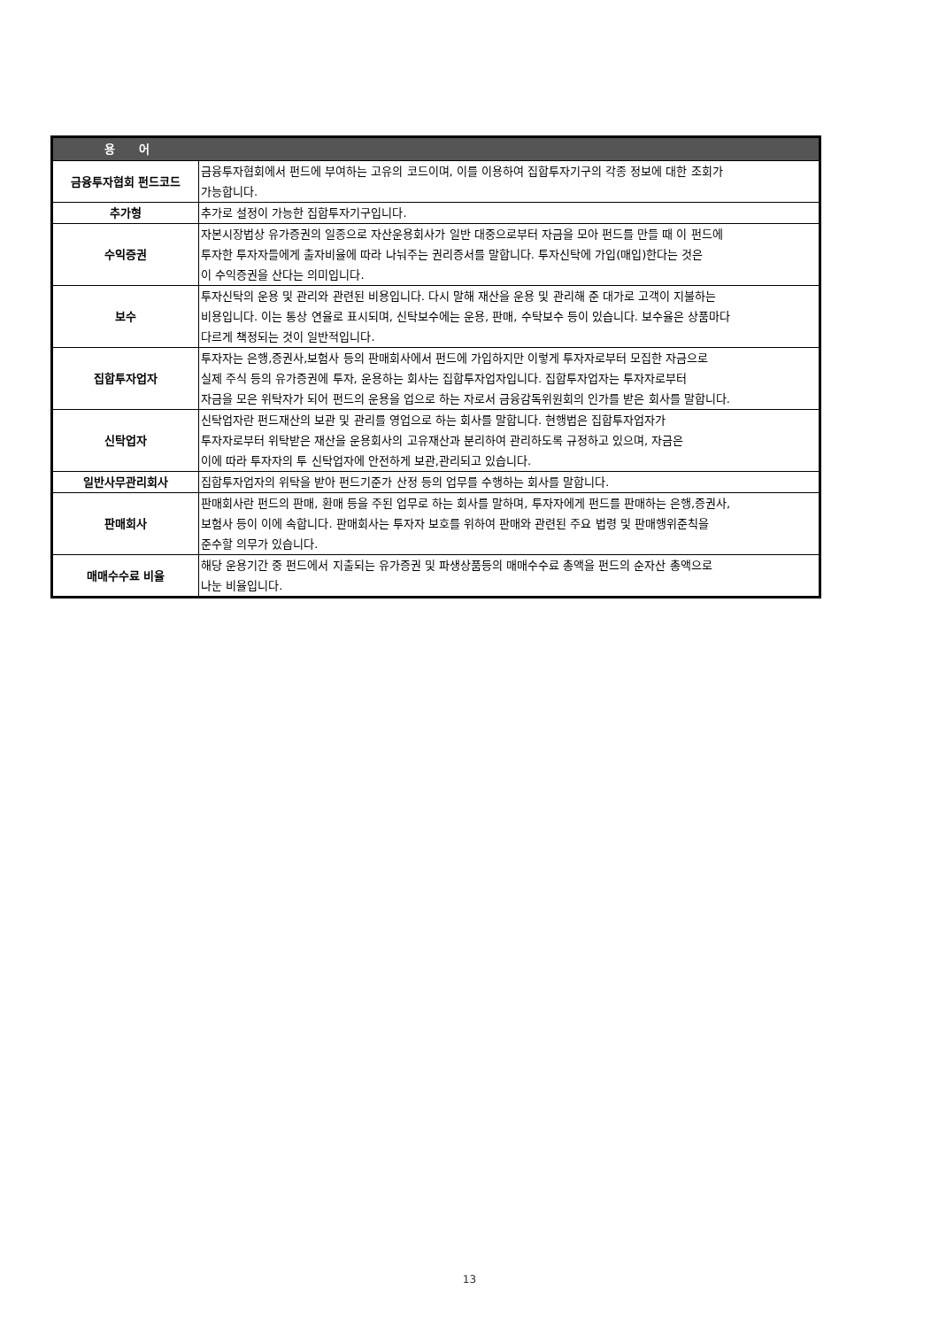| 용 어 | |
| --- | --- |
| 금융투자협회 펀드코드 | 금융투자협회에서 펀드에 부여하는 고유의 코드이며, 이를 이용하여 집합투자기구의 각종 정보에 대한 조회가 가능합니다. |
| 추가형 | 추가로 설정이 가능한 집합투자기구입니다. |
| 수익증권 | 자본시장법상 유가증권의 일종으로 자산운용회사가 일반 대중으로부터 자금을 모아 펀드를 만들 때 이 펀드에 투자한 투자자들에게 출자비율에 따라 나눠주는 권리증서를 말합니다. 투자신탁에 가입(매입)한다는 것은 이 수익증권을 산다는 의미입니다. |
| 보수 | 투자신탁의 운용 및 관리와 관련된 비용입니다. 다시 말해 재산을 운용 및 관리해 준 대가로 고객이 지불하는 비용입니다. 이는 통상 연율로 표시되며, 신탁보수에는 운용, 판매, 수탁보수 등이 있습니다. 보수율은 상품마다 다르게 책정되는 것이 일반적입니다. |
| 집합투자업자 | 투자자는 은행,증권사,보험사 등의 판매회사에서 펀드에 가입하지만 이렇게 투자자로부터 모집한 자금으로 실제 주식 등의 유가증권에 투자, 운용하는 회사는 집합투자업자입니다. 집합투자업자는 투자자로부터 자금을 모은 위탁자가 되어 펀드의 운용을 업으로 하는 자로서 금융감독위원회의 인가를 받은 회사를 말합니다. |
| 신탁업자 | 신탁업자란 펀드재산의 보관 및 관리를 영업으로 하는 회사를 말합니다. 현행법은 집합투자업자가 투자자로부터 위탁받은 재산을 운용회사의 고유재산과 분리하여 관리하도록 규정하고 있으며, 자금은 이에 따라 투자자의 투 신탁업자에 안전하게 보관,관리되고 있습니다. |
| 일반사무관리회사 | 집합투자업자의 위탁을 받아 펀드기준가 산정 등의 업무를 수행하는 회사를 말합니다. |
| 판매회사 | 판매회사란 펀드의 판매, 환매 등을 주된 업무로 하는 회사를 말하며, 투자자에게 펀드를 판매하는 은행,증권사, 보험사 등이 이에 속합니다. 판매회사는 투자자 보호를 위하여 판매와 관련된 주요 법령 및 판매행위준칙을 준수할 의무가 있습니다. |
| 매매수수료 비율 | 해당 운용기간 중 펀드에서 지출되는 유가증권 및 파생상품등의 매매수수료 총액을 펀드의 순자산 총액으로 나눈 비율입니다. |
13